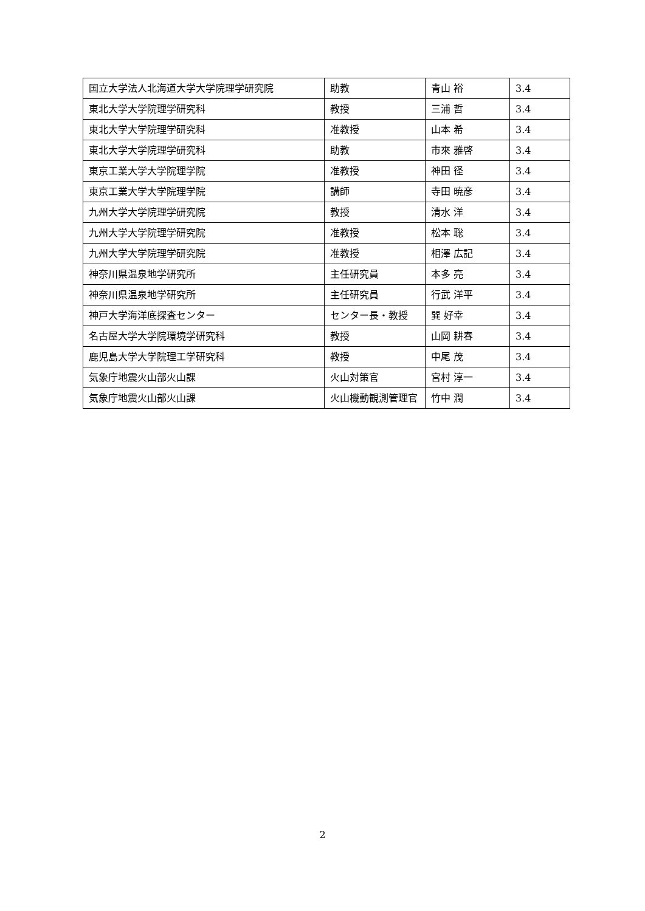| 国立大学法人北海道大学大学院理学研究院 | 助教 | 青山 裕 | 3.4 |
| 東北大学大学院理学研究科 | 教授 | 三浦 哲 | 3.4 |
| 東北大学大学院理学研究科 | 准教授 | 山本 希 | 3.4 |
| 東北大学大学院理学研究科 | 助教 | 市來 雅啓 | 3.4 |
| 東京工業大学大学院理学院 | 准教授 | 神田 径 | 3.4 |
| 東京工業大学大学院理学院 | 講師 | 寺田 暁彦 | 3.4 |
| 九州大学大学院理学研究院 | 教授 | 清水 洋 | 3.4 |
| 九州大学大学院理学研究院 | 准教授 | 松本 聡 | 3.4 |
| 九州大学大学院理学研究院 | 准教授 | 相澤 広記 | 3.4 |
| 神奈川県温泉地学研究所 | 主任研究員 | 本多 亮 | 3.4 |
| 神奈川県温泉地学研究所 | 主任研究員 | 行武 洋平 | 3.4 |
| 神戸大学海洋底探査センター | センター長・教授 | 巽 好幸 | 3.4 |
| 名古屋大学大学院環境学研究科 | 教授 | 山岡 耕春 | 3.4 |
| 鹿児島大学大学院理工学研究科 | 教授 | 中尾 茂 | 3.4 |
| 気象庁地震火山部火山課 | 火山対策官 | 宮村 淳一 | 3.4 |
| 気象庁地震火山部火山課 | 火山機動観測管理官 | 竹中 潤 | 3.4 |
2